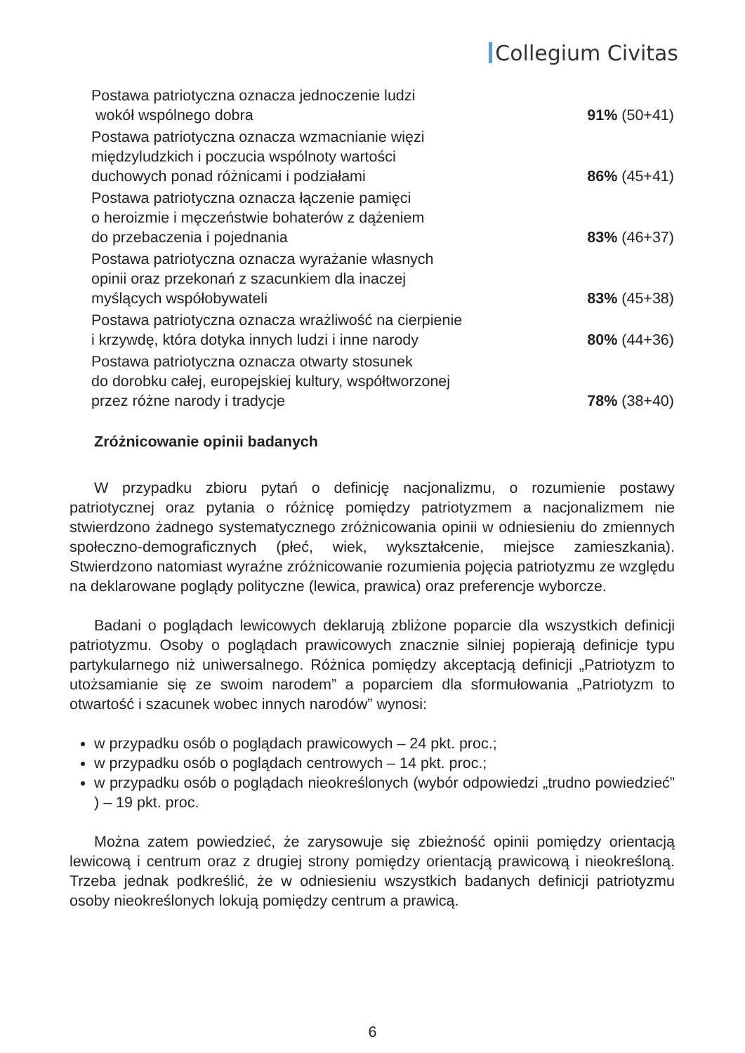Collegium Civitas
| Postawa patriotyczna oznacza jednoczenie ludzi wokół wspólnego dobra | 91% (50+41) |
| Postawa patriotyczna oznacza wzmacnianie więzi międzyludzkich i poczucia wspólnoty wartości duchowych ponad różnicami i podziałami | 86% (45+41) |
| Postawa patriotyczna oznacza łączenie pamięci o heroizmie i męczeństwie bohaterów z dążeniem do przebaczenia i pojednania | 83% (46+37) |
| Postawa patriotyczna oznacza wyrażanie własnych opinii oraz przekonań z szacunkiem dla inaczej myślących współobywateli | 83% (45+38) |
| Postawa patriotyczna oznacza wrażliwość na cierpienie i krzywdę, która dotyka innych ludzi i inne narody | 80% (44+36) |
| Postawa patriotyczna oznacza otwarty stosunek do dorobku całej, europejskiej kultury, współtworzonej przez różne narody i tradycje | 78% (38+40) |
Zróżnicowanie opinii badanych
W przypadku zbioru pytań o definicję nacjonalizmu, o rozumienie postawy patriotycznej oraz pytania o różnicę pomiędzy patriotyzmem a nacjonalizmem nie stwierdzono żadnego systematycznego zróżnicowania opinii w odniesieniu do zmiennych społeczno-demograficznych (płeć, wiek, wykształcenie, miejsce zamieszkania). Stwierdzono natomiast wyraźne zróżnicowanie rozumienia pojęcia patriotyzmu ze względu na deklarowane poglądy polityczne (lewica, prawica) oraz preferencje wyborcze.
Badani o poglądach lewicowych deklarują zbliżone poparcie dla wszystkich definicji patriotyzmu. Osoby o poglądach prawicowych znacznie silniej popierają definicje typu partykularnego niż uniwersalnego. Różnica pomiędzy akceptacją definicji „Patriotyzm to utożsamianie się ze swoim narodem” a poparciem dla sformułowania „Patriotyzm to otwartość i szacunek wobec innych narodów” wynosi:
w przypadku osób o poglądach prawicowych – 24 pkt. proc.;
w przypadku osób o poglądach centrowych – 14 pkt. proc.;
w przypadku osób o poglądach nieokreślonych (wybór odpowiedzi „trudno powiedzieć” ) – 19 pkt. proc.
Można zatem powiedzieć, że zarysowuje się zbieżność opinii pomiędzy orientacją lewicową i centrum oraz z drugiej strony pomiędzy orientacją prawicową i nieokreśloną. Trzeba jednak podkreślić, że w odniesieniu wszystkich badanych definicji patriotyzmu osoby nieokreślonych lokują pomiędzy centrum a prawicą.
6